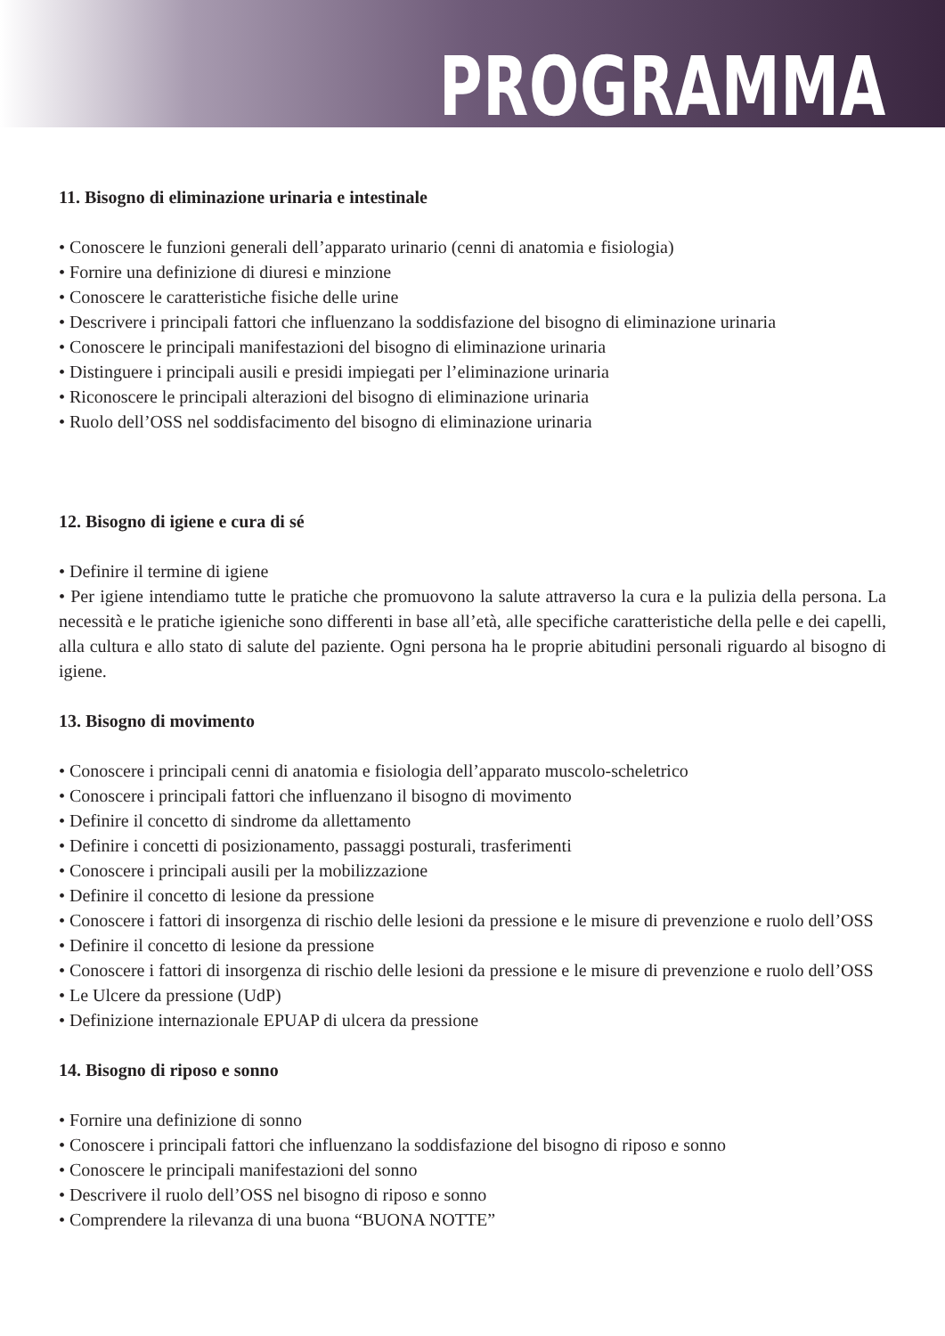PROGRAMMA
11. Bisogno di eliminazione urinaria e intestinale
• Conoscere le funzioni generali dell’apparato urinario (cenni di anatomia e fisiologia)
• Fornire una definizione di diuresi e minzione
• Conoscere le caratteristiche fisiche delle urine
• Descrivere i principali fattori che influenzano la soddisfazione del bisogno di eliminazione urinaria
• Conoscere le principali manifestazioni del bisogno di eliminazione urinaria
• Distinguere i principali ausili e presidi impiegati per l’eliminazione urinaria
• Riconoscere le principali alterazioni del bisogno di eliminazione urinaria
• Ruolo dell’OSS nel soddisfacimento del bisogno di eliminazione urinaria
12. Bisogno di igiene e cura di sé
• Definire il termine di igiene
• Per igiene intendiamo tutte le pratiche che promuovono la salute attraverso la cura e la pulizia della persona. La necessità e le pratiche igieniche sono differenti in base all’età, alle specifiche caratteristiche della pelle e dei capelli, alla cultura e allo stato di salute del paziente. Ogni persona ha le proprie abitudini personali riguardo al bisogno di igiene.
13. Bisogno di movimento
• Conoscere i principali cenni di anatomia e fisiologia dell’apparato muscolo-scheletrico
• Conoscere i principali fattori che influenzano il bisogno di movimento
• Definire il concetto di sindrome da allettamento
• Definire i concetti di posizionamento, passaggi posturali, trasferimenti
• Conoscere i principali ausili per la mobilizzazione
• Definire il concetto di lesione da pressione
• Conoscere i fattori di insorgenza di rischio delle lesioni da pressione e le misure di prevenzione e ruolo dell’OSS
• Definire il concetto di lesione da pressione
• Conoscere i fattori di insorgenza di rischio delle lesioni da pressione e le misure di prevenzione e ruolo dell’OSS
• Le Ulcere da pressione (UdP)
• Definizione internazionale EPUAP di ulcera da pressione
14. Bisogno di riposo e sonno
• Fornire una definizione di sonno
• Conoscere i principali fattori che influenzano la soddisfazione del bisogno di riposo e sonno
• Conoscere le principali manifestazioni del sonno
• Descrivere il ruolo dell’OSS nel bisogno di riposo e sonno
• Comprendere la rilevanza di una buona “BUONA NOTTE”